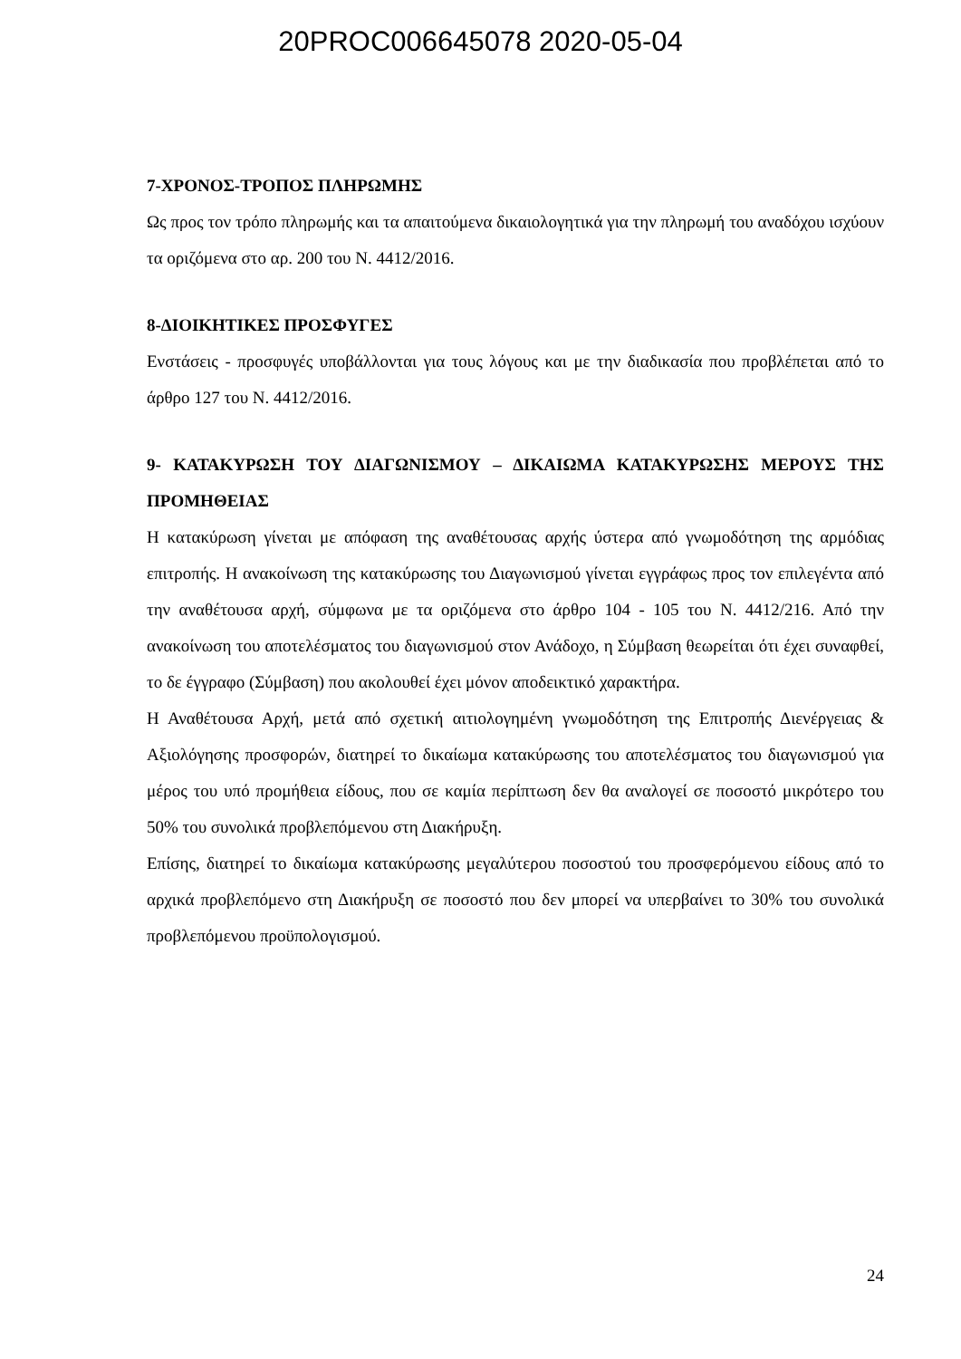20PROC006645078 2020-05-04
7-ΧΡΟΝΟΣ-ΤΡΟΠΟΣ ΠΛΗΡΩΜΗΣ
Ως προς τον τρόπο πληρωμής και τα απαιτούμενα δικαιολογητικά για την πληρωμή του αναδόχου ισχύουν τα οριζόμενα στο αρ. 200 του Ν. 4412/2016.
8-ΔΙΟΙΚΗΤΙΚΕΣ ΠΡΟΣΦΥΓΕΣ
Ενστάσεις - προσφυγές υποβάλλονται για τους λόγους και με την διαδικασία που προβλέπεται από το άρθρο 127 του Ν. 4412/2016.
9- ΚΑΤΑΚΥΡΩΣΗ ΤΟΥ ΔΙΑΓΩΝΙΣΜΟΥ – ΔΙΚΑΙΩΜΑ ΚΑΤΑΚΥΡΩΣΗΣ ΜΕΡΟΥΣ ΤΗΣ ΠΡΟΜΗΘΕΙΑΣ
Η κατακύρωση γίνεται με απόφαση της αναθέτουσας αρχής ύστερα από γνωμοδότηση της αρμόδιας επιτροπής. Η ανακοίνωση της κατακύρωσης του Διαγωνισμού γίνεται εγγράφως προς τον επιλεγέντα από την αναθέτουσα αρχή, σύμφωνα με τα οριζόμενα στο άρθρο 104 - 105 του Ν. 4412/216. Από την ανακοίνωση του αποτελέσματος του διαγωνισμού στον Ανάδοχο, η Σύμβαση θεωρείται ότι έχει συναφθεί, το δε έγγραφο (Σύμβαση) που ακολουθεί έχει μόνον αποδεικτικό χαρακτήρα.
Η Αναθέτουσα Αρχή, μετά από σχετική αιτιολογημένη γνωμοδότηση της Επιτροπής Διενέργειας & Αξιολόγησης προσφορών, διατηρεί το δικαίωμα κατακύρωσης του αποτελέσματος του διαγωνισμού για μέρος του υπό προμήθεια είδους, που σε καμία περίπτωση δεν θα αναλογεί σε ποσοστό μικρότερο του 50% του συνολικά προβλεπόμενου στη Διακήρυξη.
Επίσης, διατηρεί το δικαίωμα κατακύρωσης μεγαλύτερου ποσοστού του προσφερόμενου είδους από το αρχικά προβλεπόμενο στη Διακήρυξη σε ποσοστό που δεν μπορεί να υπερβαίνει το 30% του συνολικά προβλεπόμενου προϋπολογισμού.
24